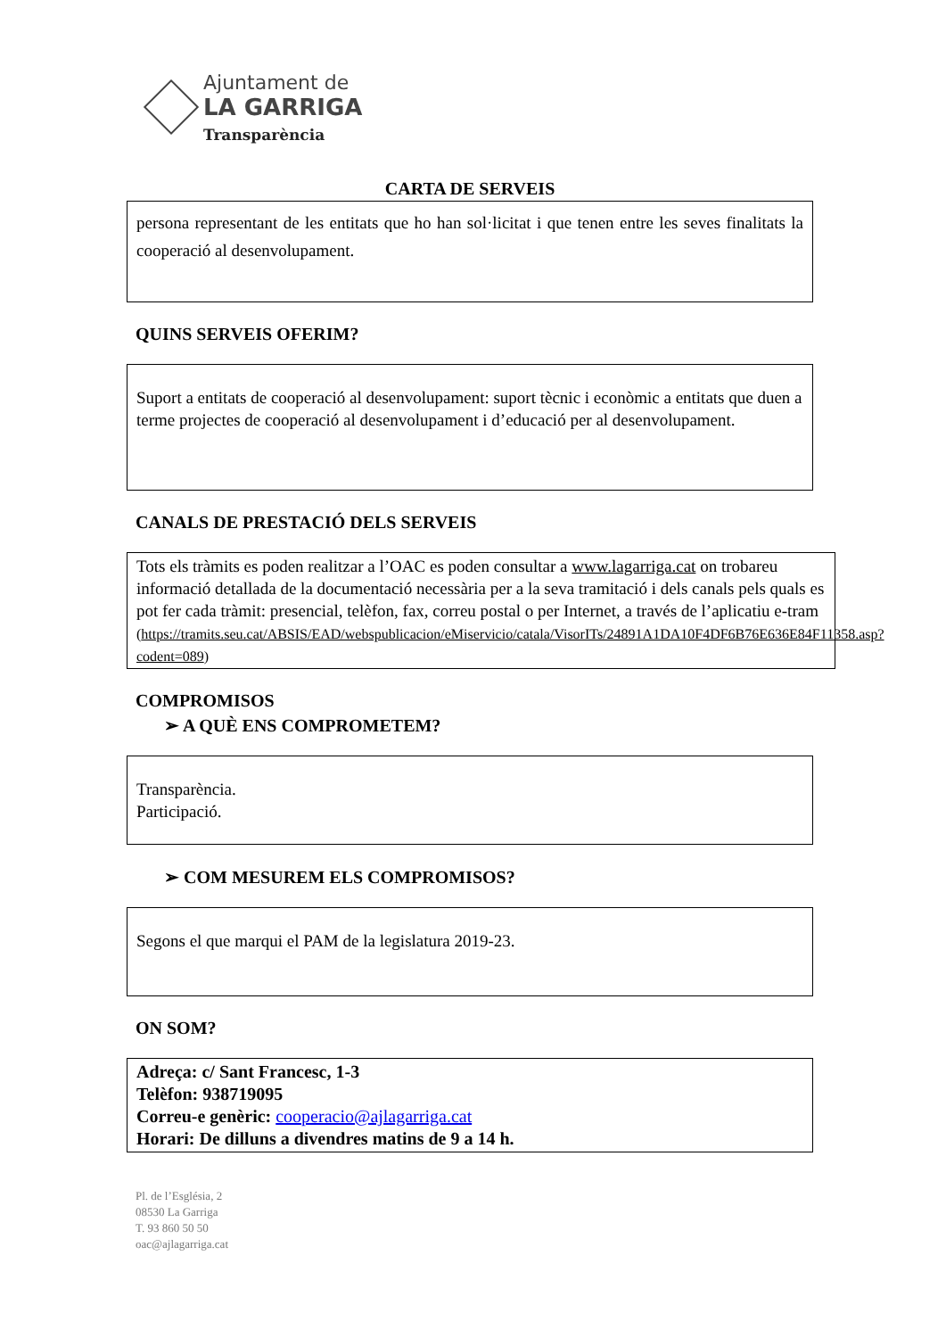Ajuntament de
LA GARRIGA
Transparència
CARTA DE SERVEIS
persona representant de les entitats que ho han sol·licitat i que tenen entre les seves finalitats la cooperació al desenvolupament.
QUINS SERVEIS OFERIM?
Suport a entitats de cooperació al desenvolupament: suport tècnic i econòmic a entitats que duen a terme projectes de cooperació al desenvolupament i d’educació per al desenvolupament.
CANALS DE PRESTACIÓ DELS SERVEIS
Tots els tràmits es poden realitzar a l’OAC es poden consultar a www.lagarriga.cat on trobareu informació detallada de la documentació necessària per a la seva tramitació i dels canals pels quals es pot fer cada tràmit: presencial, telèfon, fax, correu postal o per Internet, a través de l’aplicatiu e-tram
(https://tramits.seu.cat/ABSIS/EAD/webspublicacion/eMiservicio/catala/VisorITs/24891A1DA10F4DF6B76E636E84F11358.asp?codent=089)
COMPROMISOS
➢ A QUÈ ENS COMPROMETEM?
Transparència.
Participació.
➢ COM MESUREM ELS COMPROMISOS?
Segons el que marqui el PAM de la legislatura 2019-23.
ON SOM?
Adreça: c/ Sant Francesc, 1-3
Telèfon: 938719095
Correu-e genèric: cooperacio@ajlagarriga.cat
Horari: De dilluns a divendres matins de 9 a 14 h.
Pl. de l’Església, 2
08530 La Garriga
T. 93 860 50 50
oac@ajlagarriga.cat